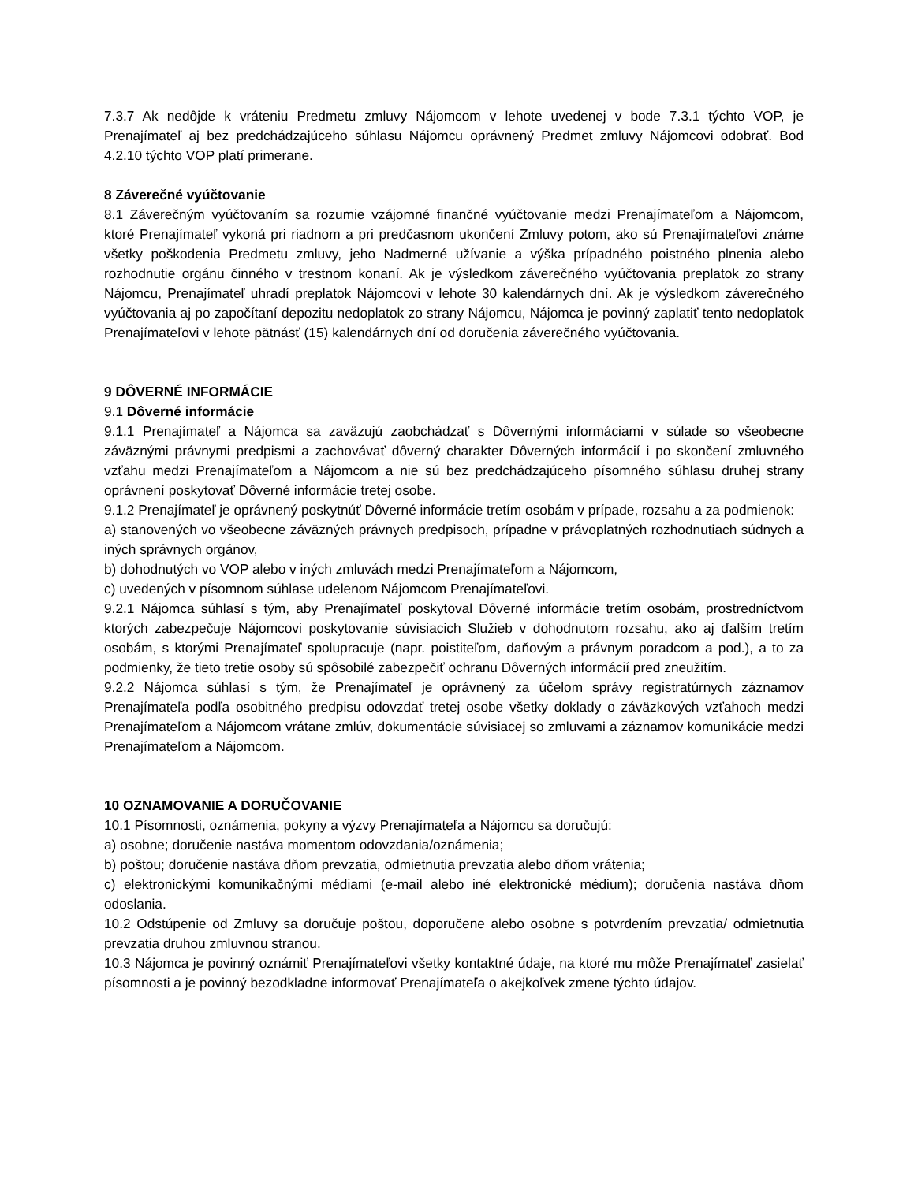7.3.7 Ak nedôjde k vráteniu Predmetu zmluvy Nájomcom v lehote uvedenej v bode 7.3.1 týchto VOP, je Prenajímateľ aj bez predchádzajúceho súhlasu Nájomcu oprávnený Predmet zmluvy Nájomcovi odobrať. Bod 4.2.10 týchto VOP platí primerane.
8 Záverečné vyúčtovanie
8.1 Záverečným vyúčtovaním sa rozumie vzájomné finančné vyúčtovanie medzi Prenajímateľom a Nájomcom, ktoré Prenajímateľ vykoná pri riadnom a pri predčasnom ukončení Zmluvy potom, ako sú Prenajímateľovi známe všetky poškodenia Predmetu zmluvy, jeho Nadmerné užívanie a výška prípadného poistného plnenia alebo rozhodnutie orgánu činného v trestnom konaní. Ak je výsledkom záverečného vyúčtovania preplatok zo strany Nájomcu, Prenajímateľ uhradí preplatok Nájomcovi v lehote 30 kalendárnych dní. Ak je výsledkom záverečného vyúčtovania aj po započítaní depozitu nedoplatok zo strany Nájomcu, Nájomca je povinný zaplatiť tento nedoplatok Prenajímateľovi v lehote pätnásť (15) kalendárnych dní od doručenia záverečného vyúčtovania.
9 DÔVERNÉ INFORMÁCIE
9.1 Dôverné informácie
9.1.1 Prenajímateľ a Nájomca sa zaväzujú zaobchádzať s Dôvernými informáciami v súlade so všeobecne záväznými právnymi predpismi a zachovávať dôverný charakter Dôverných informácií i po skončení zmluvného vzťahu medzi Prenajímateľom a Nájomcom a nie sú bez predchádzajúceho písomného súhlasu druhej strany oprávnení poskytovať Dôverné informácie tretej osobe.
9.1.2 Prenajímateľ je oprávnený poskytnúť Dôverné informácie tretím osobám v prípade, rozsahu a za podmienok:
a) stanovených vo všeobecne záväzných právnych predpisoch, prípadne v právoplatných rozhodnutiach súdnych a iných správnych orgánov,
b) dohodnutých vo VOP alebo v iných zmluvách medzi Prenajímateľom a Nájomcom,
c) uvedených v písomnom súhlase udelenom Nájomcom Prenajímateľovi.
9.2.1 Nájomca súhlasí s tým, aby Prenajímateľ poskytoval Dôverné informácie tretím osobám, prostredníctvom ktorých zabezpečuje Nájomcovi poskytovanie súvisiacich Služieb v dohodnutom rozsahu, ako aj ďalším tretím osobám, s ktorými Prenajímateľ spolupracuje (napr. poistiteľom, daňovým a právnym poradcom a pod.), a to za podmienky, že tieto tretie osoby sú spôsobilé zabezpečiť ochranu Dôverných informácií pred zneužitím.
9.2.2 Nájomca súhlasí s tým, že Prenajímateľ je oprávnený za účelom správy registratúrnych záznamov Prenajímateľa podľa osobitného predpisu odovzdať tretej osobe všetky doklady o záväzkových vzťahoch medzi Prenajímateľom a Nájomcom vrátane zmlúv, dokumentácie súvisiacej so zmluvami a záznamov komunikácie medzi Prenajímateľom a Nájomcom.
10 OZNAMOVANIE A DORUČOVANIE
10.1 Písomnosti, oznámenia, pokyny a výzvy Prenajímateľa a Nájomcu sa doručujú:
a) osobne; doručenie nastáva momentom odovzdania/oznámenia;
b) poštou; doručenie nastáva dňom prevzatia, odmietnutia prevzatia alebo dňom vrátenia;
c) elektronickými komunikačnými médiami (e-mail alebo iné elektronické médium); doručenia nastáva dňom odoslania.
10.2 Odstúpenie od Zmluvy sa doručuje poštou, doporučene alebo osobne s potvrdením prevzatia/ odmietnutia prevzatia druhou zmluvnou stranou.
10.3 Nájomca je povinný oznámiť Prenajímateľovi všetky kontaktné údaje, na ktoré mu môže Prenajímateľ zasielať písomnosti a je povinný bezodkladne informovať Prenajímateľa o akejkoľvek zmene týchto údajov.